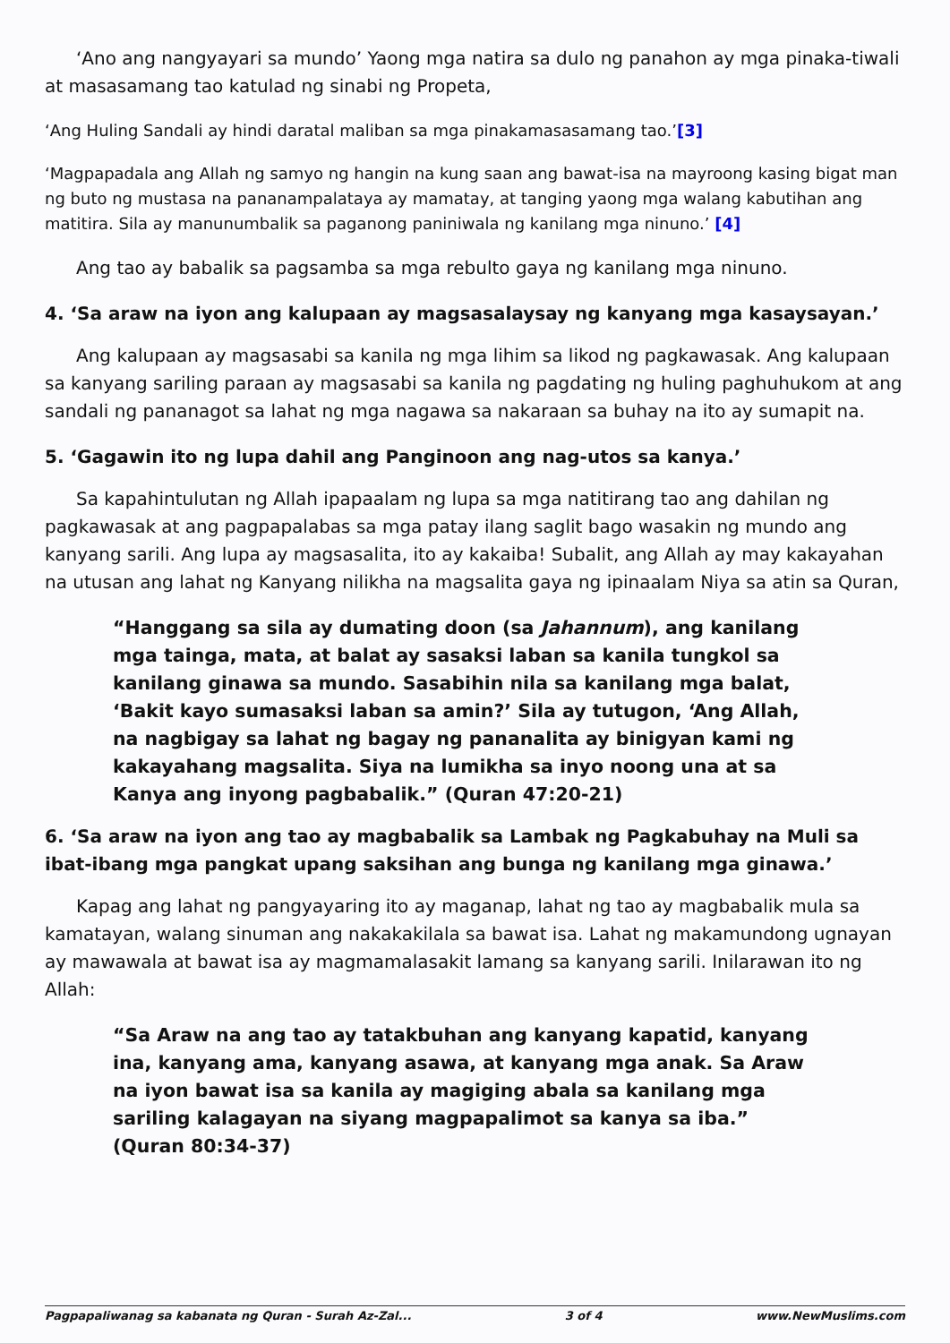‘Ano ang nangyayari sa mundo’ Yaong mga natira sa dulo ng panahon ay mga pinaka-tiwali at masasamang tao katulad ng sinabi ng Propeta,
‘Ang Huling Sandali ay hindi daratal maliban sa mga pinakamasasamang tao.’[3]
‘Magpapadala ang Allah ng samyo ng hangin na kung saan ang bawat-isa na mayroong kasing bigat man ng buto ng mustasa na pananampalataya ay mamatay, at tanging yaong mga walang kabutihan ang matitira. Sila ay manunumbalik sa paganong paniniwala ng kanilang mga ninuno.’ [4]
Ang tao ay babalik sa pagsamba sa mga rebulto gaya ng kanilang mga ninuno.
4. ‘Sa araw na iyon ang kalupaan ay magsasalaysay ng kanyang mga kasaysayan.’
Ang kalupaan ay magsasabi sa kanila ng mga lihim sa likod ng pagkawasak. Ang kalupaan sa kanyang sariling paraan ay magsasabi sa kanila ng pagdating ng huling paghuhukom at ang sandali ng pananagot sa lahat ng mga nagawa sa nakaraan sa buhay na ito ay sumapit na.
5. ‘Gagawin ito ng lupa dahil ang Panginoon ang nag-utos sa kanya.’
Sa kapahintulutan ng Allah ipapaalam ng lupa sa mga natitirang tao ang dahilan ng pagkawasak at ang pagpapalabas sa mga patay ilang saglit bago wasakin ng mundo ang kanyang sarili. Ang lupa ay magsasalita, ito ay kakaiba! Subalit, ang Allah ay may kakayahan na utusan ang lahat ng Kanyang nilikha na magsalita gaya ng ipinaalam Niya sa atin sa Quran,
“Hanggang sa sila ay dumating doon (sa Jahannum), ang kanilang mga tainga, mata, at balat ay sasaksi laban sa kanila tungkol sa kanilang ginawa sa mundo. Sasabihin nila sa kanilang mga balat, ‘Bakit kayo sumasaksi laban sa amin?’ Sila ay tutugon, ‘Ang Allah, na nagbigay sa lahat ng bagay ng pananalita ay binigyan kami ng kakayahang magsalita. Siya na lumikha sa inyo noong una at sa Kanya ang inyong pagbabalik.” (Quran 47:20-21)
6. ‘Sa araw na iyon ang tao ay magbabalik sa Lambak ng Pagkabuhay na Muli sa ibat-ibang mga pangkat upang saksihan ang bunga ng kanilang mga ginawa.’
Kapag ang lahat ng pangyayaring ito ay maganap, lahat ng tao ay magbabalik mula sa kamatayan, walang sinuman ang nakakakilala sa bawat isa. Lahat ng makamundong ugnayan ay mawawala at bawat isa ay magmamalasakit lamang sa kanyang sarili. Inilarawan ito ng Allah:
“Sa Araw na ang tao ay tatakbuhan ang kanyang kapatid, kanyang ina, kanyang ama, kanyang asawa, at kanyang mga anak. Sa Araw na iyon bawat isa sa kanila ay magiging abala sa kanilang mga sariling kalagayan na siyang magpapalimot sa kanya sa iba.” (Quran 80:34-37)
Pagpapaliwanag sa kabanata ng Quran - Surah Az-Zal... 3 of 4 www.NewMuslims.com